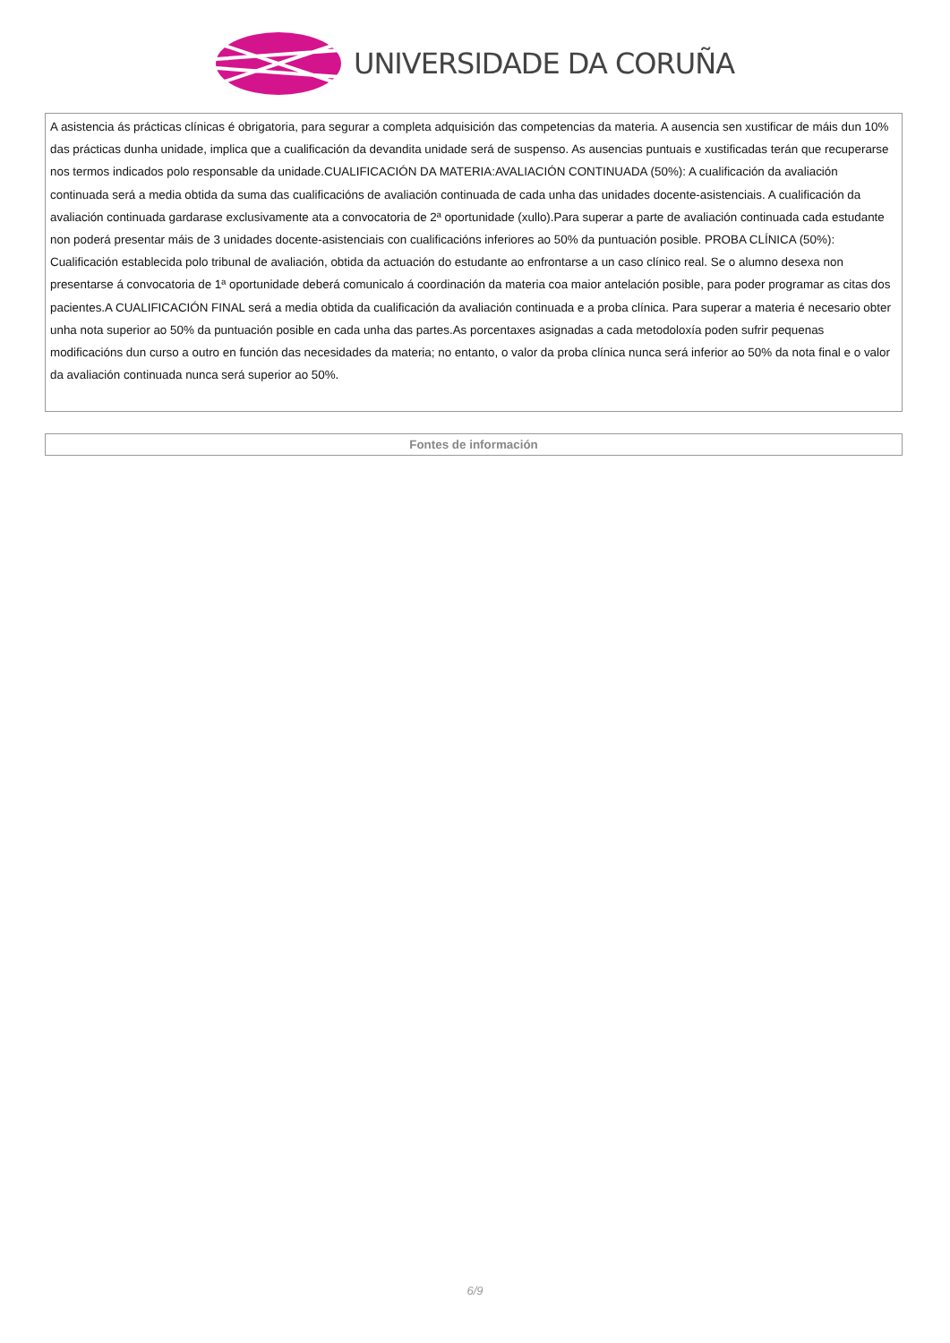UNIVERSIDADE DA CORUÑA
| A asistencia ás prácticas clínicas é obrigatoria, para segurar a completa adquisición das competencias da materia. A ausencia sen xustificar de máis dun 10% das prácticas dunha unidade, implica que a cualificación da devandita unidade será de suspenso. As ausencias puntuais e xustificadas terán que recuperarse nos termos indicados polo responsable da unidade.CUALIFICACIÓN DA MATERIA:AVALIACIÓN CONTINUADA (50%): A cualificación da avaliación continuada será a media obtida da suma das cualificacións de avaliación continuada de cada unha das unidades docente-asistenciais. A cualificación da avaliación continuada gardarase exclusivamente ata a convocatoria de 2ª oportunidade (xullo).Para superar a parte de avaliación continuada cada estudante non poderá presentar máis de 3 unidades docente-asistenciais con cualificacións inferiores ao 50% da puntuación posible. PROBA CLÍNICA (50%): Cualificación establecida polo tribunal de avaliación, obtida da actuación do estudante ao enfrontarse a un caso clínico real. Se o alumno desexa non presentarse á convocatoria de 1ª oportunidade deberá comunicalo á coordinación da materia coa maior antelación posible, para poder programar as citas dos pacientes.A CUALIFICACIÓN FINAL será a media obtida da cualificación da avaliación continuada e a proba clínica. Para superar a materia é necesario obter unha nota superior ao 50% da puntuación posible en cada unha das partes.As porcentaxes asignadas a cada metodoloxía poden sufrir pequenas modificacións dun curso a outro en función das necesidades da materia; no entanto, o valor da proba clínica nunca será inferior ao 50% da nota final e o valor da avaliación continuada nunca será superior ao 50%. |
| Fontes de información |
| --- |
6/9